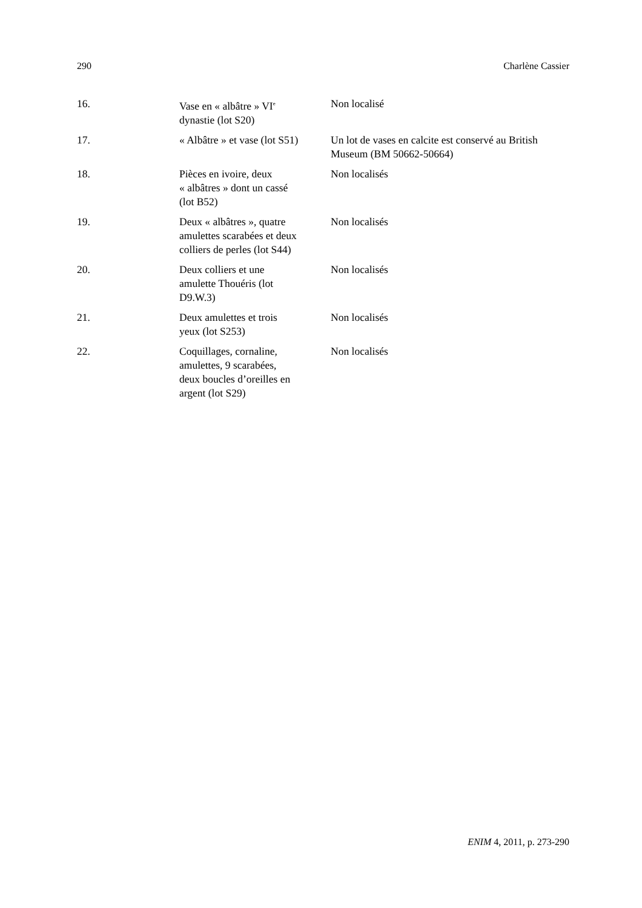290 Charlène Cassier
| 16. | Vase en « albâtre » VI<sup>e</sup> dynastie (lot S20) | Non localisé |
| 17. | « Albâtre » et vase (lot S51) | Un lot de vases en calcite est conservé au British Museum (BM 50662-50664) |
| 18. | Pièces en ivoire, deux « albâtres » dont un cassé (lot B52) | Non localisés |
| 19. | Deux « albâtres », quatre amulettes scarabées et deux colliers de perles (lot S44) | Non localisés |
| 20. | Deux colliers et une amulette Thouéris (lot D9.W.3) | Non localisés |
| 21. | Deux amulettes et trois yeux (lot S253) | Non localisés |
| 22. | Coquillages, cornaline, amulettes, 9 scarabées, deux boucles d’oreilles en argent (lot S29) | Non localisés |
ENIM 4, 2011, p. 273-290